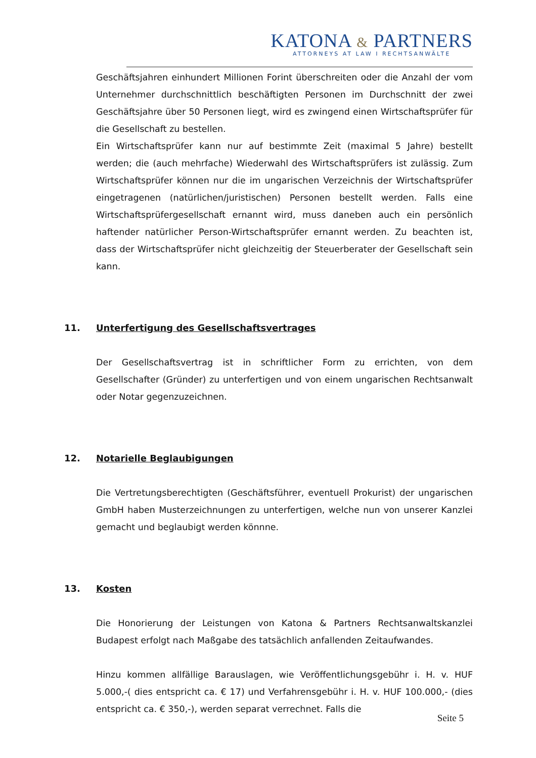KATONA & PARTNERS
ATTORNEYS AT LAW I RECHTSANWÄLTE
Geschäftsjahren einhundert Millionen Forint überschreiten oder die Anzahl der vom Unternehmer durchschnittlich beschäftigten Personen im Durchschnitt der zwei Geschäftsjahre über 50 Personen liegt, wird es zwingend einen Wirtschaftsprüfer für die Gesellschaft zu bestellen.
Ein Wirtschaftsprüfer kann nur auf bestimmte Zeit (maximal 5 Jahre) bestellt werden; die (auch mehrfache) Wiederwahl des Wirtschaftsprüfers ist zulässig. Zum Wirtschaftsprüfer können nur die im ungarischen Verzeichnis der Wirtschaftsprüfer eingetragenen (natürlichen/juristischen) Personen bestellt werden. Falls eine Wirtschaftsprüfergesellschaft ernannt wird, muss daneben auch ein persönlich haftender natürlicher Person-Wirtschaftsprüfer ernannt werden. Zu beachten ist, dass der Wirtschaftsprüfer nicht gleichzeitig der Steuerberater der Gesellschaft sein kann.
11. Unterfertigung des Gesellschaftsvertrages
Der Gesellschaftsvertrag ist in schriftlicher Form zu errichten, von dem Gesellschafter (Gründer) zu unterfertigen und von einem ungarischen Rechtsanwalt oder Notar gegenzuzeichnen.
12. Notarielle Beglaubigungen
Die Vertretungsberechtigten (Geschäftsführer, eventuell Prokurist) der ungarischen GmbH haben Musterzeichnungen zu unterfertigen, welche nun von unserer Kanzlei gemacht und beglaubigt werden könnne.
13. Kosten
Die Honorierung der Leistungen von Katona & Partners Rechtsanwaltskanzlei Budapest erfolgt nach Maßgabe des tatsächlich anfallenden Zeitaufwandes.
Hinzu kommen allfällige Barauslagen, wie Veröffentlichungsgebühr i. H. v. HUF 5.000,-( dies entspricht ca. € 17) und Verfahrensgebühr i. H. v. HUF 100.000,- (dies entspricht ca. € 350,-), werden separat verrechnet. Falls die
Seite 5